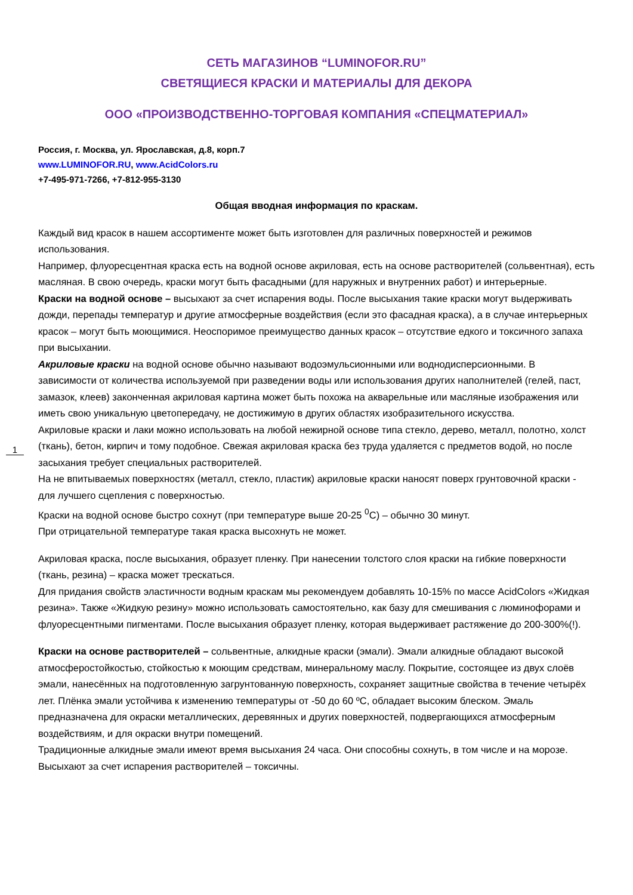1
СЕТЬ МАГАЗИНОВ “LUMINOFOR.RU”
СВЕТЯЩИЕСЯ КРАСКИ И МАТЕРИАЛЫ ДЛЯ ДЕКОРА
ООО «ПРОИЗВОДСТВЕННО-ТОРГОВАЯ КОМПАНИЯ «СПЕЦМАТЕРИАЛ»
Россия, г. Москва, ул. Ярославская, д.8, корп.7
www.LUMINOFOR.RU, www.AcidColors.ru
+7-495-971-7266, +7-812-955-3130
Общая вводная информация по краскам.
Каждый вид красок в нашем ассортименте может быть изготовлен для различных поверхностей и режимов использования.
Например, флуоресцентная краска есть на водной основе акриловая, есть на основе растворителей (сольвентная), есть масляная. В свою очередь, краски могут быть фасадными (для наружных и внутренних работ) и интерьерные.
Краски на водной основе – высыхают за счет испарения воды. После высыхания такие краски могут выдерживать дожди, перепады температур и другие атмосферные воздействия (если это фасадная краска), а в случае интерьерных красок – могут быть моющимися. Неоспоримое преимущество данных красок – отсутствие едкого и токсичного запаха при высыхании.
Акриловые краски на водной основе обычно называют водоэмульсионными или воднодисперсионными. В зависимости от количества используемой при разведении воды или использования других наполнителей (гелей, паст, замазок, клеев) законченная акриловая картина может быть похожа на акварельные или масляные изображения или иметь свою уникальную цветопередачу, не достижимую в других областях изобразительного искусства.
Акриловые краски и лаки можно использовать на любой нежирной основе типа стекло, дерево, металл, полотно, холст (ткань), бетон, кирпич и тому подобное. Свежая акриловая краска без труда удаляется с предметов водой, но после засыхания требует специальных растворителей.
На не впитываемых поверхностях (металл, стекло, пластик) акриловые краски наносят поверх грунтовочной краски - для лучшего сцепления с поверхностью.
Краски на водной основе быстро сохнут (при температуре выше 20-25 <sup>0</sup>С) – обычно 30 минут.
При отрицательной температуре такая краска высохнуть не может.
Акриловая краска, после высыхания, образует пленку. При нанесении толстого слоя краски на гибкие поверхности (ткань, резина) – краска может трескаться.
Для придания свойств эластичности водным краскам мы рекомендуем добавлять 10-15% по массе AcidColors «Жидкая резина». Также «Жидкую резину» можно использовать самостоятельно, как базу для смешивания с люминофорами и флуоресцентными пигментами. После высыхания образует пленку, которая выдерживает растяжение до 200-300%(!).
Краски на основе растворителей – сольвентные, алкидные краски (эмали). Эмали алкидные обладают высокой атмосферостойкостью, стойкостью к моющим средствам, минеральному маслу. Покрытие, состоящее из двух слоёв эмали, нанесённых на подготовленную загрунтованную поверхность, сохраняет защитные свойства в течение четырёх лет. Плёнка эмали устойчива к изменению температуры от -50 до 60 ºC, обладает высоким блеском. Эмаль предназначена для окраски металлических, деревянных и других поверхностей, подвергающихся атмосферным воздействиям, и для окраски внутри помещений.
Традиционные алкидные эмали имеют время высыхания 24 часа. Они способны сохнуть, в том числе и на морозе.
Высыхают за счет испарения растворителей – токсичны.